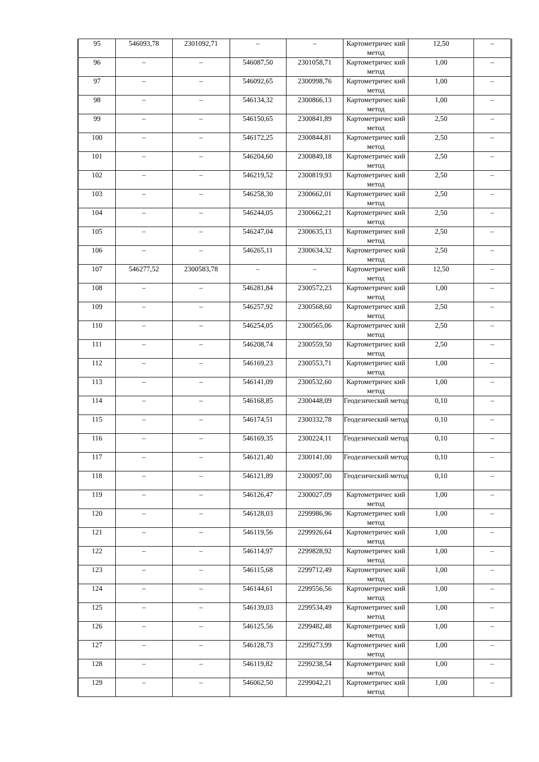| 95 | 546093,78 | 2301092,71 | – | – | Картометричес кий метод | 12,50 | – |
| 96 | – | – | 546087,50 | 2301058,71 | Картометричес кий метод | 1,00 | – |
| 97 | – | – | 546092,65 | 2300998,76 | Картометричес кий метод | 1,00 | – |
| 98 | – | – | 546134,32 | 2300866,13 | Картометричес кий метод | 1,00 | – |
| 99 | – | – | 546150,65 | 2300841,89 | Картометричес кий метод | 2,50 | – |
| 100 | – | – | 546172,25 | 2300844,81 | Картометричес кий метод | 2,50 | – |
| 101 | – | – | 546204,60 | 2300849,18 | Картометричес кий метод | 2,50 | – |
| 102 | – | – | 546219,52 | 2300819,93 | Картометричес кий метод | 2,50 | – |
| 103 | – | – | 546258,30 | 2300662,01 | Картометричес кий метод | 2,50 | – |
| 104 | – | – | 546244,05 | 2300662,21 | Картометричес кий метод | 2,50 | – |
| 105 | – | – | 546247,04 | 2300635,13 | Картометричес кий метод | 2,50 | – |
| 106 | – | – | 546265,11 | 2300634,32 | Картометричес кий метод | 2,50 | – |
| 107 | 546277,52 | 2300583,78 | – | – | Картометричес кий метод | 12,50 | – |
| 108 | – | – | 546281,84 | 2300572,23 | Картометричес кий метод | 1,00 | – |
| 109 | – | – | 546257,92 | 2300568,60 | Картометричес кий метод | 2,50 | – |
| 110 | – | – | 546254,05 | 2300565,06 | Картометричес кий метод | 2,50 | – |
| 111 | – | – | 546208,74 | 2300559,50 | Картометричес кий метод | 2,50 | – |
| 112 | – | – | 546169,23 | 2300553,71 | Картометричес кий метод | 1,00 | – |
| 113 | – | – | 546141,09 | 2300532,60 | Картометричес кий метод | 1,00 | – |
| 114 | – | – | 546168,85 | 2300448,09 | Геодезический метод | 0,10 | – |
| 115 | – | – | 546174,51 | 2300332,78 | Геодезический метод | 0,10 | – |
| 116 | – | – | 546169,35 | 2300224,11 | Геодезический метод | 0,10 | – |
| 117 | – | – | 546121,40 | 2300141,00 | Геодезический метод | 0,10 | – |
| 118 | – | – | 546121,89 | 2300097,00 | Геодезический метод | 0,10 | – |
| 119 | – | – | 546126,47 | 2300027,09 | Картометричес кий метод | 1,00 | – |
| 120 | – | – | 546128,03 | 2299986,96 | Картометричес кий метод | 1,00 | – |
| 121 | – | – | 546119,56 | 2299926,64 | Картометричес кий метод | 1,00 | – |
| 122 | – | – | 546114,97 | 2299828,92 | Картометричес кий метод | 1,00 | – |
| 123 | – | – | 546115,68 | 2299712,49 | Картометричес кий метод | 1,00 | – |
| 124 | – | – | 546144,61 | 2299556,56 | Картометричес кий метод | 1,00 | – |
| 125 | – | – | 546139,03 | 2299534,49 | Картометричес кий метод | 1,00 | – |
| 126 | – | – | 546125,56 | 2299482,48 | Картометричес кий метод | 1,00 | – |
| 127 | – | – | 546128,73 | 2299273,99 | Картометричес кий метод | 1,00 | – |
| 128 | – | – | 546119,82 | 2299238,54 | Картометричес кий метод | 1,00 | – |
| 129 | – | – | 546062,50 | 2299042,21 | Картометричес кий метод | 1,00 | – |